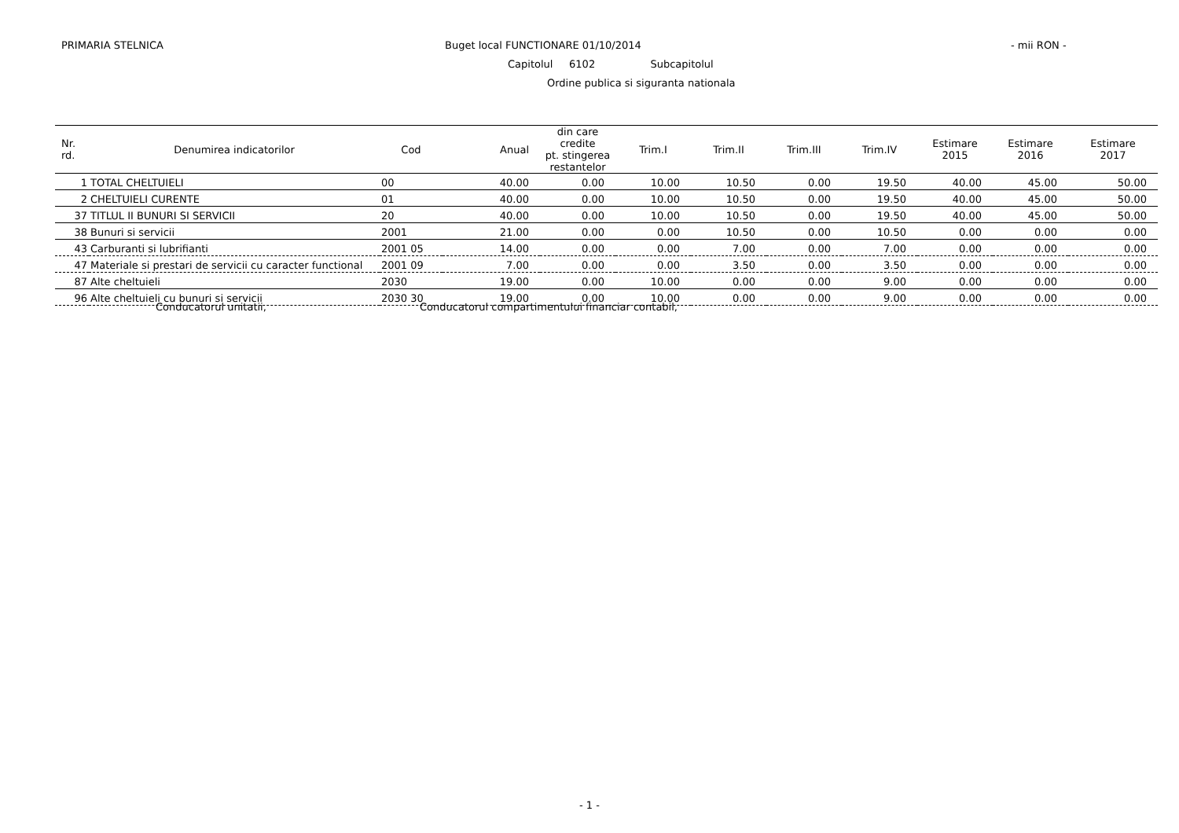PRIMARIA STELNICA Buget local FUNCTIONARE 01/10/2014 - mii RON -
Capitolul 6102 Subcapitolul
Ordine publica si siguranta nationala
| Nr. rd. | Denumirea indicatorilor | Cod | Anual | din care credite pt. stingerea restantelor | Trim.I | Trim.II | Trim.III | Trim.IV | Estimare 2015 | Estimare 2016 | Estimare 2017 |
| --- | --- | --- | --- | --- | --- | --- | --- | --- | --- | --- | --- |
| 1 | TOTAL CHELTUIELI | 00 | 40.00 | 0.00 | 10.00 | 10.50 | 0.00 | 19.50 | 40.00 | 45.00 | 50.00 |
| 2 | CHELTUIELI CURENTE | 01 | 40.00 | 0.00 | 10.00 | 10.50 | 0.00 | 19.50 | 40.00 | 45.00 | 50.00 |
| 37 | TITLUL II BUNURI SI SERVICII | 20 | 40.00 | 0.00 | 10.00 | 10.50 | 0.00 | 19.50 | 40.00 | 45.00 | 50.00 |
| 38 | Bunuri si servicii | 2001 | 21.00 | 0.00 | 0.00 | 10.50 | 0.00 | 10.50 | 0.00 | 0.00 | 0.00 |
| 43 | Carburanti si lubrifianti | 2001 05 | 14.00 | 0.00 | 0.00 | 7.00 | 0.00 | 7.00 | 0.00 | 0.00 | 0.00 |
| 47 | Materiale si prestari de servicii cu caracter functional | 2001 09 | 7.00 | 0.00 | 0.00 | 3.50 | 0.00 | 3.50 | 0.00 | 0.00 | 0.00 |
| 87 | Alte cheltuieli | 2030 | 19.00 | 0.00 | 10.00 | 0.00 | 0.00 | 9.00 | 0.00 | 0.00 | 0.00 |
| 96 | Alte cheltuieli cu bunuri si servicii | 2030 30 | 19.00 | 0.00 | 10.00 | 0.00 | 0.00 | 9.00 | 0.00 | 0.00 | 0.00 |
Conducatorul unitatii, Conducatorul compartimentului financiar contabil,
- 1 -